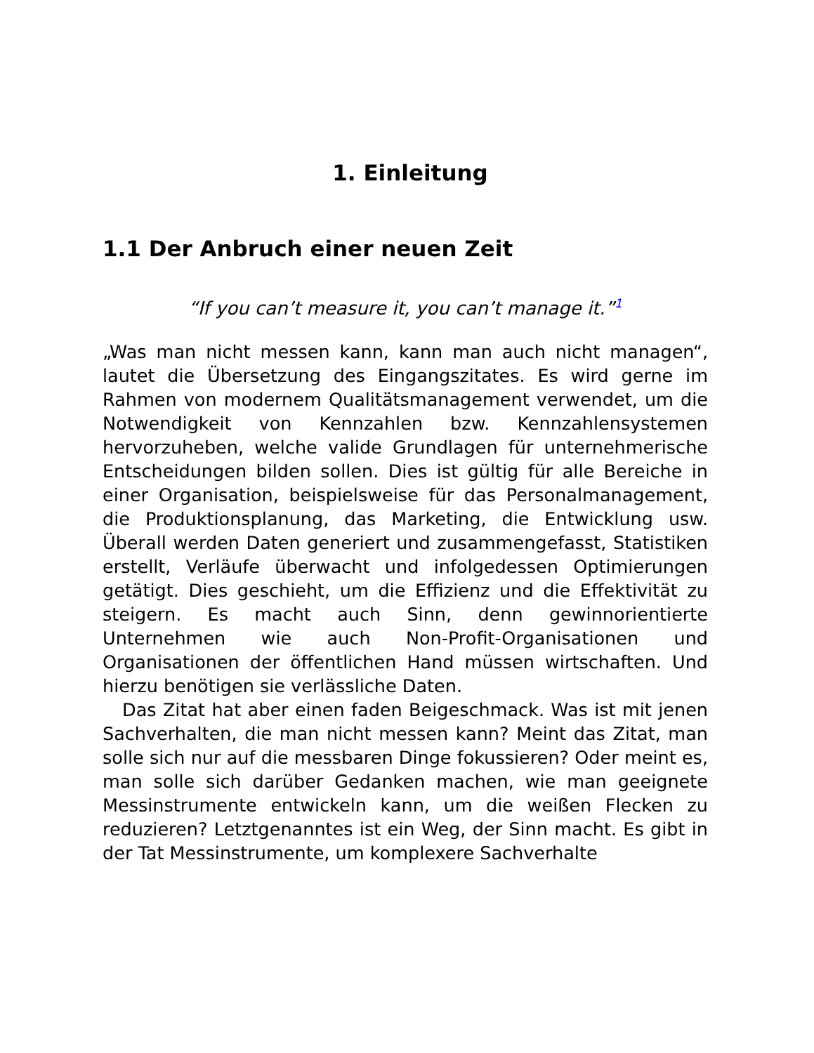1. Einleitung
1.1 Der Anbruch einer neuen Zeit
“If you can’t measure it, you can’t manage it.”<sup>1</sup>
„Was man nicht messen kann, kann man auch nicht managen“, lautet die Übersetzung des Eingangszitates. Es wird gerne im Rahmen von modernem Qualitätsmanagement verwendet, um die Notwendigkeit von Kennzahlen bzw. Kennzahlensystemen hervorzuheben, welche valide Grundlagen für unternehmerische Entscheidungen bilden sollen. Dies ist gültig für alle Bereiche in einer Organisation, beispielsweise für das Personalmanagement, die Produktionsplanung, das Marketing, die Entwicklung usw. Überall werden Daten generiert und zusammengefasst, Statistiken erstellt, Verläufe überwacht und infolgedessen Optimierungen getätigt. Dies geschieht, um die Effizienz und die Effektivität zu steigern. Es macht auch Sinn, denn gewinnorientierte Unternehmen wie auch Non-Profit-Organisationen und Organisationen der öffentlichen Hand müssen wirtschaften. Und hierzu benötigen sie verlässliche Daten.
Das Zitat hat aber einen faden Beigeschmack. Was ist mit jenen Sachverhalten, die man nicht messen kann? Meint das Zitat, man solle sich nur auf die messbaren Dinge fokussieren? Oder meint es, man solle sich darüber Gedanken machen, wie man geeignete Messinstrumente entwickeln kann, um die weißen Flecken zu reduzieren? Letztgenanntes ist ein Weg, der Sinn macht. Es gibt in der Tat Messinstrumente, um komplexere Sachverhalte